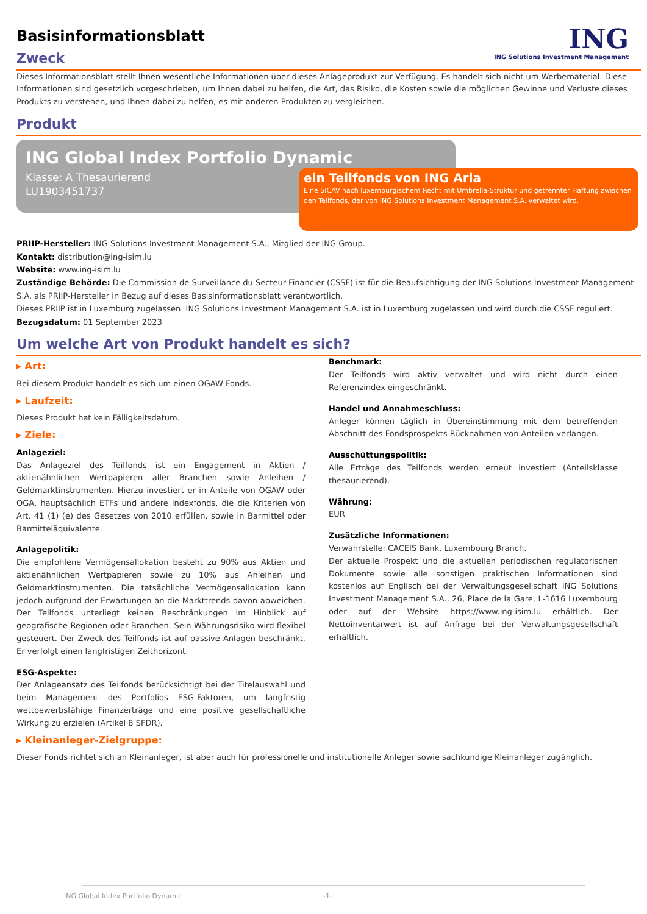Basisinformationsblatt
Zweck
ING
ING Solutions Investment Management
Dieses Informationsblatt stellt Ihnen wesentliche Informationen über dieses Anlageprodukt zur Verfügung. Es handelt sich nicht um Werbematerial. Diese Informationen sind gesetzlich vorgeschrieben, um Ihnen dabei zu helfen, die Art, das Risiko, die Kosten sowie die möglichen Gewinne und Verluste dieses Produkts zu verstehen, und Ihnen dabei zu helfen, es mit anderen Produkten zu vergleichen.
Produkt
ING Global Index Portfolio Dynamic
Klasse: A Thesaurierend
LU1903451737
ein Teilfonds von ING Aria
Eine SICAV nach luxemburgischem Recht mit Umbrella-Struktur und getrennter Haftung zwischen den Teilfonds, der von ING Solutions Investment Management S.A. verwaltet wird.
PRIIP-Hersteller: ING Solutions Investment Management S.A., Mitglied der ING Group.
Kontakt: distribution@ing-isim.lu
Website: www.ing-isim.lu
Zuständige Behörde: Die Commission de Surveillance du Secteur Financier (CSSF) ist für die Beaufsichtigung der ING Solutions Investment Management S.A. als PRIIP-Hersteller in Bezug auf dieses Basisinformationsblatt verantwortlich.
Dieses PRIIP ist in Luxemburg zugelassen. ING Solutions Investment Management S.A. ist in Luxemburg zugelassen und wird durch die CSSF reguliert.
Bezugsdatum: 01 September 2023
Um welche Art von Produkt handelt es sich?
▸ Art:
Bei diesem Produkt handelt es sich um einen OGAW-Fonds.
▸ Laufzeit:
Dieses Produkt hat kein Fälligkeitsdatum.
▸ Ziele:
Anlageziel:
Das Anlageziel des Teilfonds ist ein Engagement in Aktien / aktienähnlichen Wertpapieren aller Branchen sowie Anleihen / Geldmarktinstrumenten. Hierzu investiert er in Anteile von OGAW oder OGA, hauptsächlich ETFs und andere Indexfonds, die die Kriterien von Art. 41 (1) (e) des Gesetzes von 2010 erfüllen, sowie in Barmittel oder Barmitteläquivalente.
Anlagepolitik:
Die empfohlene Vermögensallokation besteht zu 90% aus Aktien und aktienähnlichen Wertpapieren sowie zu 10% aus Anleihen und Geldmarktinstrumenten. Die tatsächliche Vermögensallokation kann jedoch aufgrund der Erwartungen an die Markttrends davon abweichen. Der Teilfonds unterliegt keinen Beschränkungen im Hinblick auf geografische Regionen oder Branchen. Sein Währungsrisiko wird flexibel gesteuert. Der Zweck des Teilfonds ist auf passive Anlagen beschränkt. Er verfolgt einen langfristigen Zeithorizont.
ESG-Aspekte:
Der Anlageansatz des Teilfonds berücksichtigt bei der Titelauswahl und beim Management des Portfolios ESG-Faktoren, um langfristig wettbewerbsfähige Finanzerträge und eine positive gesellschaftliche Wirkung zu erzielen (Artikel 8 SFDR).
Benchmark:
Der Teilfonds wird aktiv verwaltet und wird nicht durch einen Referenzindex eingeschränkt.
Handel und Annahmeschluss:
Anleger können täglich in Übereinstimmung mit dem betreffenden Abschnitt des Fondsprospekts Rücknahmen von Anteilen verlangen.
Ausschüttungspolitik:
Alle Erträge des Teilfonds werden erneut investiert (Anteilsklasse thesaurierend).
Währung:
EUR
Zusätzliche Informationen:
Verwahrstelle: CACEIS Bank, Luxembourg Branch.
Der aktuelle Prospekt und die aktuellen periodischen regulatorischen Dokumente sowie alle sonstigen praktischen Informationen sind kostenlos auf Englisch bei der Verwaltungsgesellschaft ING Solutions Investment Management S.A., 26, Place de la Gare, L-1616 Luxembourg oder auf der Website https://www.ing-isim.lu erhältlich. Der Nettoinventarwert ist auf Anfrage bei der Verwaltungsgesellschaft erhältlich.
▸ Kleinanleger-Zielgruppe:
Dieser Fonds richtet sich an Kleinanleger, ist aber auch für professionelle und institutionelle Anleger sowie sachkundige Kleinanleger zugänglich.
ING Global Index Portfolio Dynamic -1-